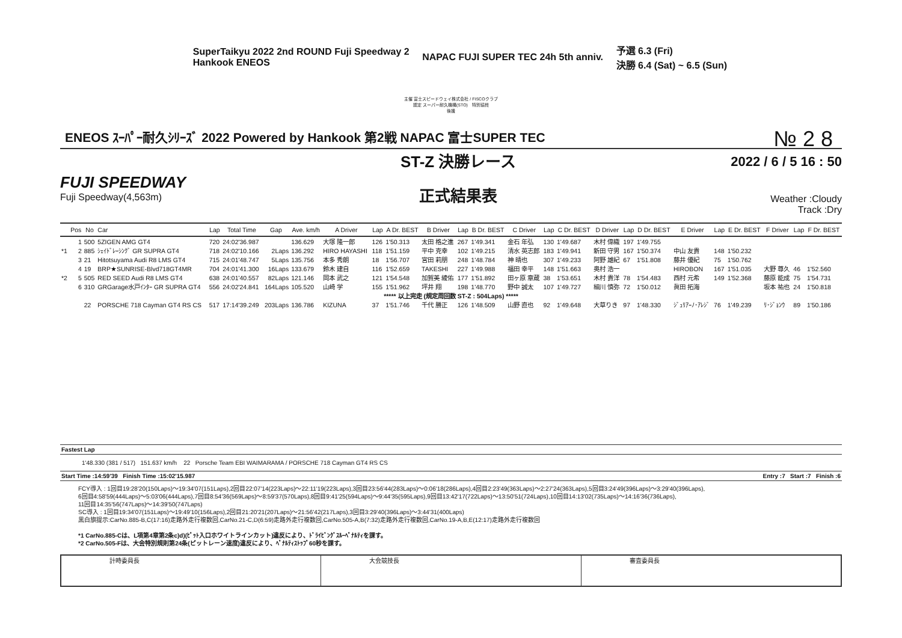SuperTaikyu 2022 2nd ROUND Fuji Speedway 2
Hankook ENEOS
NAPAC FUJI SUPER TEC 24h 5th anniv.
予選 6.3 (Fri)
決勝 6.4 (Sat) ~ 6.5 (Sun)
主催 富士スピードウェイ株式会社 / FISCOクラブ
認定 スーパー耐久機構(STO)　特別協賛
後援
№ 2 8
ENEOS ｽｰﾊﾟｰ耐久ｼﾘｰｽﾞ 2022 Powered by Hankook 第2戦 NAPAC 富士SUPER TEC
FUJI SPEEDWAY
Fuji Speedway(4,563m)
ST-Z 決勝レース
正式結果表
2022 / 6 / 5 16 : 50
Weather :Cloudy
Track :Dry
| | Pos | No | Car | Lap | Total Time | Gap | Ave. km/h | A Driver | Lap | A Dr. BEST | B Driver | Lap | B Dr. BEST | C Driver | Lap | C Dr. BEST | D Driver | Lap | D Dr. BEST | E Driver | Lap | E Dr. BEST | F Driver | Lap | F Dr. BEST |
| --- | --- | --- | --- | --- | --- | --- | --- | --- | --- | --- | --- | --- | --- | --- | --- | --- | --- | --- | --- | --- | --- | --- | --- | --- | --- |
| | 1 | 500 | 5ZIGEN AMG GT4 | 720 | 24:02'36.987 | | 136.629 | 大塚 隆一郎 | 126 | 1'50.313 | 太田 格之進 | 267 | 1'49.341 | 金石 年弘 | 130 | 1'49.687 | 木村 偉織 | 197 | 1'49.755 | | | | | | |
| *1 | 2 | 885 | ｼｪｲﾄﾞﾚｰｼﾝｸﾞ GR SUPRA GT4 | 718 | 24:02'10.166 | 2Laps | 136.292 | HIRO HAYASHI | 118 | 1'51.159 | 平中 克幸 | 102 | 1'49.215 | 清水 英志郎 | 183 | 1'49.941 | 新田 守男 | 167 | 1'50.374 | 中山 友貴 | 148 | 1'50.232 | | | |
| | 3 | 21 | Hitotsuyama Audi R8 LMS GT4 | 715 | 24:01'48.747 | 5Laps | 135.756 | 本多 秀朗 | 18 | 1'56.707 | 宮田 莉朋 | 248 | 1'48.784 | 神 晴也 | 307 | 1'49.233 | 阿野 雄紀 | 67 | 1'51.808 | 藤井 優紀 | 75 | 1'50.762 | | | |
| | 4 | 19 | BRP★SUNRISE-Blvd718GT4MR | 704 | 24:01'41.300 | 16Laps | 133.679 | 鈴木 建自 | 116 | 1'52.659 | TAKESHI | 227 | 1'49.988 | 福田 幸平 | 148 | 1'51.663 | 奥村 浩一 | | | HIROBON | 167 | 1'51.035 | 大野 尊久 | 46 | 1'52.560 |
| *2 | 5 | 505 | RED SEED Audi R8 LMS GT4 | 638 | 24:01'40.557 | 82Laps | 121.146 | 岡本 武之 | 121 | 1'54.548 | 加賀美 綾佑 | 177 | 1'51.892 | 田ヶ原 章蔵 | 38 | 1'53.651 | 木村 貴洋 | 78 | 1'54.483 | 西村 元希 | 149 | 1'52.368 | 藤原 能成 | 75 | 1'54.731 |
| | 6 | 310 | GRGarage水戸ｲﾝﾀｰ GR SUPRA GT4 | 556 | 24:02'24.841 | 164Laps | 105.520 | 山崎 学 | 155 | 1'51.962 | 坪井 翔 | 198 | 1'48.770 | 野中 誠太 | 107 | 1'49.727 | 細川 慎弥 | 72 | 1'50.012 | 眞田 拓海 | | | 坂本 祐也 | 24 | 1'50.818 |
| ***** 以上完走 (規定周回数 ST-Z : 504Laps) ***** | | | | | | | | | | | | | | | | | | | | | | | | | |
| | | 22 | PORSCHE 718 Cayman GT4 RS CS | 517 | 17:14'39.249 | 203Laps | 136.786 | KIZUNA | 37 | 1'51.746 | 千代 勝正 | 126 | 1'48.509 | 山野 直也 | 92 | 1'49.648 | 大草りき | 97 | 1'48.330 | ｼﾞｭﾘｱｰﾉ･ｱﾚｼﾞ | 76 | 1'49.239 | ﾘ･ｼﾞｮﾝｳ | 89 | 1'50.186 |
Fastest Lap
1'48.330 (381 / 517) 151.637 km/h 22 Porsche Team EBI WAIMARAMA / PORSCHE 718 Cayman GT4 RS CS
Start Time :14:59'39 Finish Time :15:02'15.987 Entry :7 Start :7 Finish :6
FCY導入 : 1回目19:28'20(150Laps)～19:34'07(151Laps),2回目22:07'14(223Laps)～22:11'19(223Laps),3回目23:56'44(283Laps)～0:06'18(286Laps),4回目2:23'49(363Laps)～2:27'24(363Laps),5回目3:24'49(396Laps)～3:29'40(396Laps),
6回目4:58'59(444Laps)～5:03'06(444Laps),7回目8:54'36(569Laps)～8:59'37(570Laps),8回目9:41'25(594Laps)～9:44'35(595Laps),9回目13:42'17(722Laps)～13:50'51(724Laps),10回目14:13'02(735Laps)～14:16'36(736Laps),
11回目14:35'56(747Laps)～14:39'50(747Laps)
SC導入 : 1回目19:34'07(151Laps)～19:49'10(156Laps),2回目21:20'21(207Laps)～21:56'42(217Laps),3回目3:29'40(396Laps)～3:44'31(400Laps)
黒白旗提示:CarNo.885-B,C(17:16)走路外走行複数回,CarNo.21-C,D(6:59)走路外走行複数回,CarNo.505-A,B(7:32)走路外走行複数回,CarNo.19-A,B,E(12:17)走路外走行複数回
*1 CarNo.885-Cは、L項第4章第2条c)d)(ﾋﾟｯﾄ入口ホワイトラインカット)違反により、ﾄﾞﾗｲﾋﾞﾝｸﾞｽﾙｰﾍﾟﾅﾙﾃｨを課す。
*2 CarNo.505-Fは、大会特別規則第24条(ピットレーン速度)違反により、ﾍﾟﾅﾙﾃｨｽﾄｯﾌﾟ60秒を課す。
計時委員長 大会競技長 審査委員長